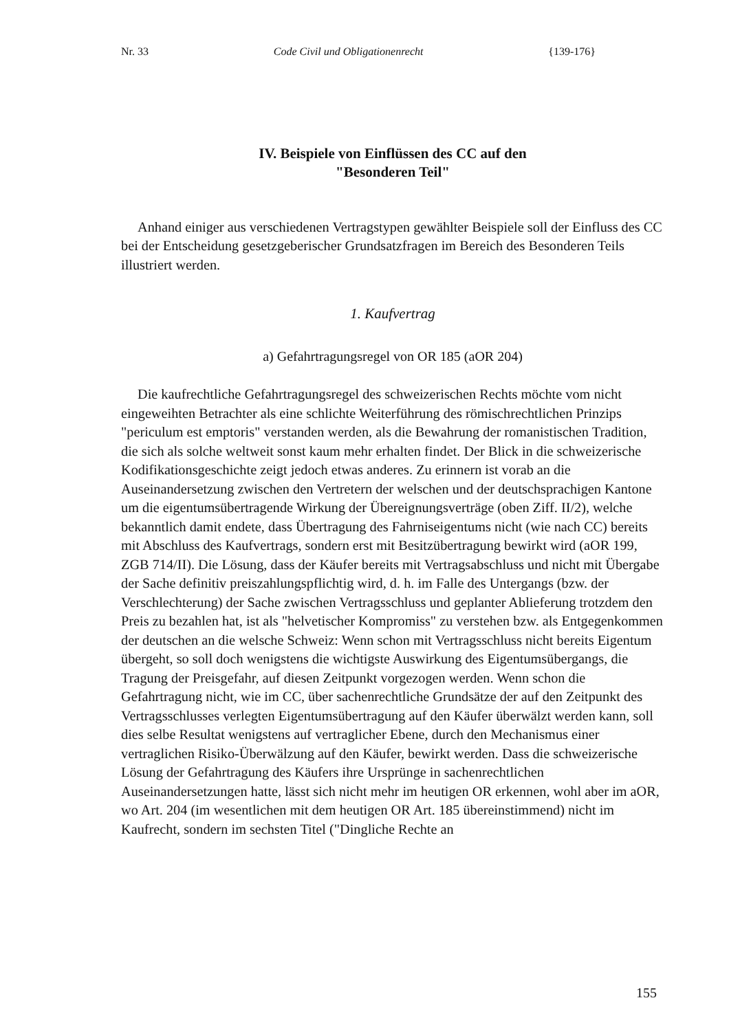Nr. 33 Code Civil und Obligationenrecht {139-176}
IV. Beispiele von Einflüssen des CC auf den
"Besonderen Teil"
Anhand einiger aus verschiedenen Vertragstypen gewählter Beispiele soll der Einfluss des CC bei der Entscheidung gesetzgeberischer Grundsatzfragen im Bereich des Besonderen Teils illustriert werden.
1. Kaufvertrag
a) Gefahrtragungsregel von OR 185 (aOR 204)
Die kaufrechtliche Gefahrtragungsregel des schweizerischen Rechts möchte vom nicht eingeweihten Betrachter als eine schlichte Weiterführung des römischrechtlichen Prinzips "periculum est emptoris" verstanden werden, als die Bewahrung der romanistischen Tradition, die sich als solche weltweit sonst kaum mehr erhalten findet. Der Blick in die schweizerische Kodifikationsgeschichte zeigt jedoch etwas anderes. Zu erinnern ist vorab an die Auseinandersetzung zwischen den Vertretern der welschen und der deutschsprachigen Kantone um die eigentumsübertragende Wirkung der Übereignungsverträge (oben Ziff. II/2), welche bekanntlich damit endete, dass Übertragung des Fahrniseigentums nicht (wie nach CC) bereits mit Abschluss des Kaufvertrags, sondern erst mit Besitzübertragung bewirkt wird (aOR 199, ZGB 714/II). Die Lösung, dass der Käufer bereits mit Vertragsabschluss und nicht mit Übergabe der Sache definitiv preiszahlungspflichtig wird, d. h. im Falle des Untergangs (bzw. der Verschlechterung) der Sache zwischen Vertragsschluss und geplanter Ablieferung trotzdem den Preis zu bezahlen hat, ist als "helvetischer Kompromiss" zu verstehen bzw. als Entgegenkommen der deutschen an die welsche Schweiz: Wenn schon mit Vertragsschluss nicht bereits Eigentum übergeht, so soll doch wenigstens die wichtigste Auswirkung des Eigentumsübergangs, die Tragung der Preisgefahr, auf diesen Zeitpunkt vorgezogen werden. Wenn schon die Gefahrtragung nicht, wie im CC, über sachenrechtliche Grundsätze der auf den Zeitpunkt des Vertragsschlusses verlegten Eigentumsübertragung auf den Käufer überwälzt werden kann, soll dies selbe Resultat wenigstens auf vertraglicher Ebene, durch den Mechanismus einer vertraglichen Risiko-Überwälzung auf den Käufer, bewirkt werden. Dass die schweizerische Lösung der Gefahrtragung des Käufers ihre Ursprünge in sachenrechtlichen Auseinandersetzungen hatte, lässt sich nicht mehr im heutigen OR erkennen, wohl aber im aOR, wo Art. 204 (im wesentlichen mit dem heutigen OR Art. 185 übereinstimmend) nicht im Kaufrecht, sondern im sechsten Titel ("Dingliche Rechte an
155